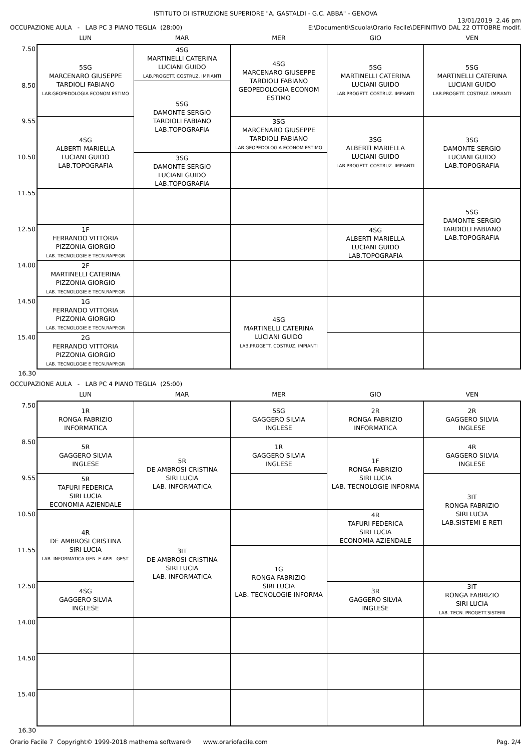ISTITUTO DI ISTRUZIONE SUPERIORE "A. GASTALDI - G.C. ABBA" - GENOVA
OCCUPAZIONE AULA - LAB PC 3 PIANO TEGLIA (28:00)
13/01/2019 2.46 pm
E:\Documenti\Scuola\Orario Facile\DEFINITIVO DAL 22 OTTOBRE modif.
| | LUN | MAR | MER | GIO | VEN |
| --- | --- | --- | --- | --- | --- |
| 7.50 | 5SG MARCENARO GIUSEPPE TARDIOLI FABIANO LAB.GEOPEDOLOGIA ECONOM ESTIMO | 4SG MARTINELLI CATERINA LUCIANI GUIDO LAB.PROGETT. COSTRUZ. IMPIANTI | 4SG MARCENARO GIUSEPPE TARDIOLI FABIANO GEOPEDOLOGIA ECONOM ESTIMO | 5SG MARTINELLI CATERINA LUCIANI GUIDO LAB.PROGETT. COSTRUZ. IMPIANTI | 5SG MARTINELLI CATERINA LUCIANI GUIDO LAB.PROGETT. COSTRUZ. IMPIANTI |
| 8.50 | | 5SG DAMONTE SERGIO TARDIOLI FABIANO LAB.TOPOGRAFIA | | | |
| 9.55 | 4SG ALBERTI MARIELLA LUCIANI GUIDO LAB.TOPOGRAFIA | | 3SG MARCENARO GIUSEPPE TARDIOLI FABIANO LAB.GEOPEDOLOGIA ECONOM ESTIMO | 3SG ALBERTI MARIELLA LUCIANI GUIDO LAB.PROGETT. COSTRUZ. IMPIANTI | 3SG DAMONTE SERGIO LUCIANI GUIDO LAB.TOPOGRAFIA |
| 10.50 | | 3SG DAMONTE SERGIO LUCIANI GUIDO LAB.TOPOGRAFIA | | | |
| 11.55 | | | | | 5SG DAMONTE SERGIO TARDIOLI FABIANO LAB.TOPOGRAFIA |
| 12.50 | 1F FERRANDO VITTORIA PIZZONIA GIORGIO LAB. TECNOLOGIE E TECN.RAPP.GR | | | 4SG ALBERTI MARIELLA LUCIANI GUIDO LAB.TOPOGRAFIA | |
| 14.00 | 2F MARTINELLI CATERINA PIZZONIA GIORGIO LAB. TECNOLOGIE E TECN.RAPP.GR | | | | |
| 14.50 | 1G FERRANDO VITTORIA PIZZONIA GIORGIO LAB. TECNOLOGIE E TECN.RAPP.GR | | 4SG MARTINELLI CATERINA LUCIANI GUIDO LAB.PROGETT. COSTRUZ. IMPIANTI | | |
| 15.40 | 2G FERRANDO VITTORIA PIZZONIA GIORGIO LAB. TECNOLOGIE E TECN.RAPP.GR | | | | |
| 16.30 | | | | | |
OCCUPAZIONE AULA - LAB PC 4 PIANO TEGLIA (25:00)
| | LUN | MAR | MER | GIO | VEN |
| --- | --- | --- | --- | --- | --- |
| 7.50 | 1R RONGA FABRIZIO INFORMATICA | | 5SG GAGGERO SILVIA INGLESE | 2R RONGA FABRIZIO INFORMATICA | 2R GAGGERO SILVIA INGLESE |
| 8.50 | 5R GAGGERO SILVIA INGLESE | 5R DE AMBROSI CRISTINA SIRI LUCIA LAB. INFORMATICA | 1R GAGGERO SILVIA INGLESE | 1F RONGA FABRIZIO SIRI LUCIA LAB. TECNOLOGIE INFORMA | 4R GAGGERO SILVIA INGLESE |
| 9.55 | 5R TAFURI FEDERICA SIRI LUCIA ECONOMIA AZIENDALE | | | | 3IT RONGA FABRIZIO SIRI LUCIA LAB.SISTEMI E RETI |
| 10.50 | 4R DE AMBROSI CRISTINA SIRI LUCIA LAB. INFORMATICA GEN. E APPL. GEST. | 3IT DE AMBROSI CRISTINA SIRI LUCIA LAB. INFORMATICA | | 4R TAFURI FEDERICA SIRI LUCIA ECONOMIA AZIENDALE | |
| 11.55 | | | 1G RONGA FABRIZIO SIRI LUCIA LAB. TECNOLOGIE INFORMA | | |
| 12.50 | 4SG GAGGERO SILVIA INGLESE | | | 3R GAGGERO SILVIA INGLESE | 3IT RONGA FABRIZIO SIRI LUCIA LAB. TECN. PROGETT.SISTEMI |
| 14.00 | | | | | |
| 14.50 | | | | | |
| 15.40 | | | | | |
| 16.30 | | | | | |
Orario Facile 7 Copyright© 1999-2018 mathema software® www.orariofacile.com
Pag. 2/4